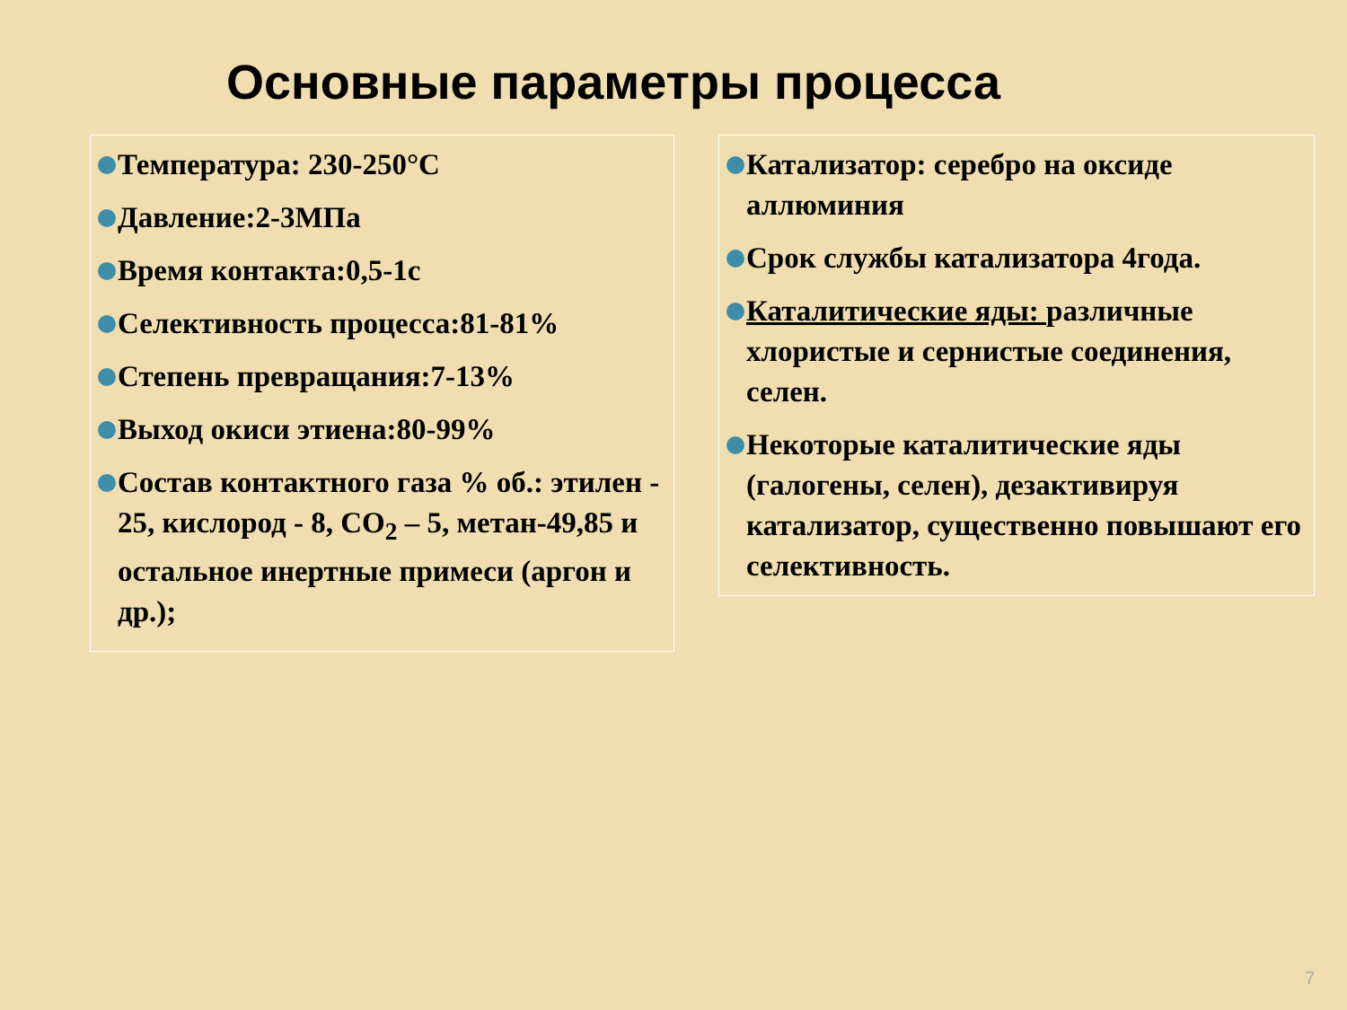Основные параметры процесса
Температура: 230-250°C
Давление:2-3МПа
Время контакта:0,5-1с
Селективность процесса:81-81%
Степень превращания:7-13%
Выход окиси этиена:80-99%
Состав контактного газа % об.: этилен - 25, кислород - 8, CO<sub>2</sub> – 5, метан-49,85 и остальное инертные примеси (аргон и др.);
Катализатор: серебро на оксиде аллюминия
Срок службы катализатора 4года.
Каталитические яды: различные хлористые и сернистые соединения, селен.
Некоторые каталитические яды (галогены, селен), дезактивируя катализатор, существенно повышают его селективность.
7